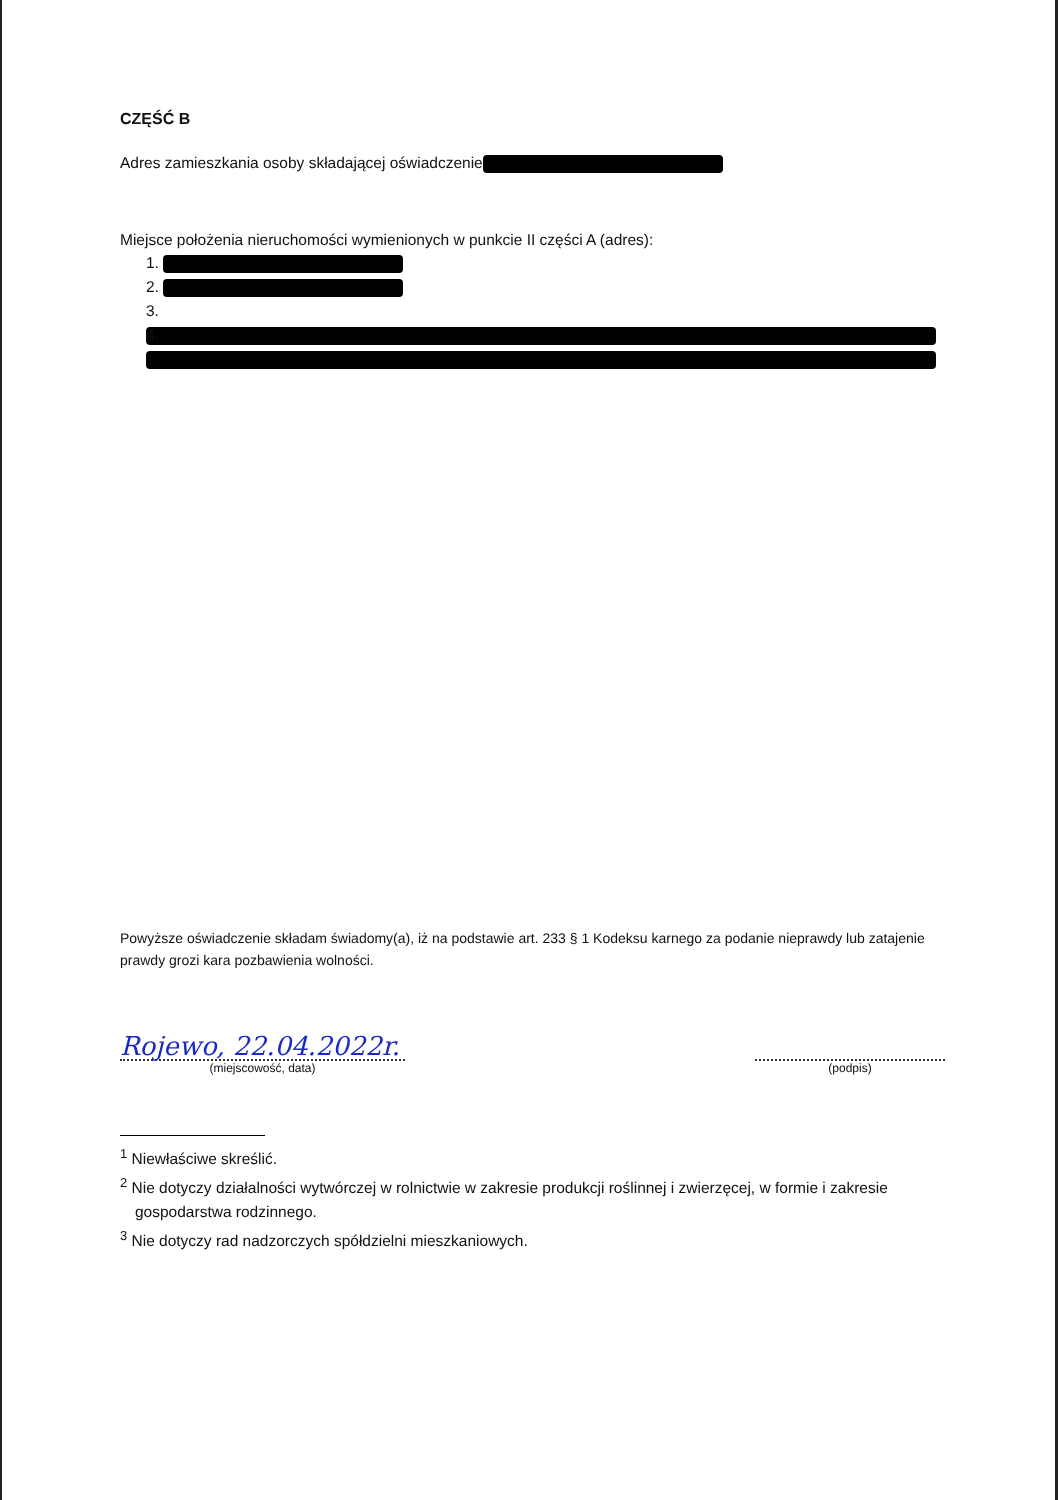CZĘŚĆ B
Adres zamieszkania osoby składającej oświadczenie
Miejsce położenia nieruchomości wymienionych w punkcie II części A (adres):
1.
2.
3.
4.
Powyższe oświadczenie składam świadomy(a), iż na podstawie art. 233 § 1 Kodeksu karnego za podanie nieprawdy lub zatajenie prawdy grozi kara pozbawienia wolności.
Rojewo, 22.04.2022r.
(miejscowość, data)
(podpis)
<sup>1</sup> Niewłaściwe skreślić.
<sup>2</sup> Nie dotyczy działalności wytwórczej w rolnictwie w zakresie produkcji roślinnej i zwierzęcej, w formie i zakresie gospodarstwa rodzinnego.
<sup>3</sup> Nie dotyczy rad nadzorczych spółdzielni mieszkaniowych.